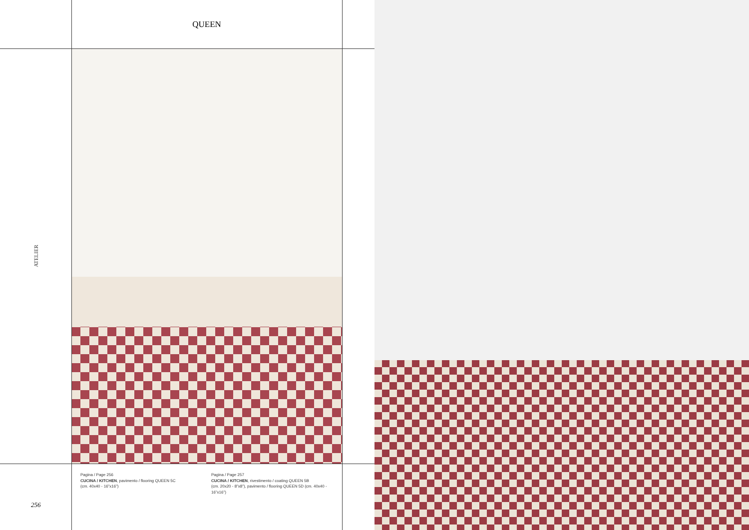QUEEN
ATELIER
Pagina / Page 256
CUCINA / KITCHEN, pavimento / flooring QUEEN 5C
(cm. 40x40 - 16”x16”)
Pagina / Page 257
CUCINA / KITCHEN, rivestimento / coating QUEEN 5B
(cm. 20x20 - 8”x8”), pavimento / flooring QUEEN 5D (cm. 40x40 - 16”x16”)
256